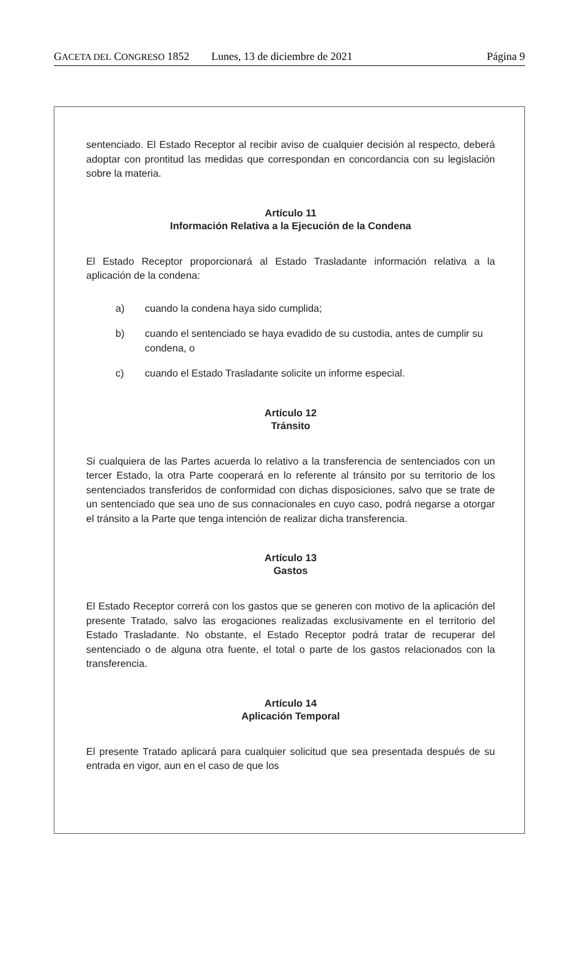GACETA DEL CONGRESO 1852 Lunes, 13 de diciembre de 2021 Página 9
sentenciado. El Estado Receptor al recibir aviso de cualquier decisión al respecto, deberá adoptar con prontitud las medidas que correspondan en concordancia con su legislación sobre la materia.
Artículo 11
Información Relativa a la Ejecución de la Condena
El Estado Receptor proporcionará al Estado Trasladante información relativa a la aplicación de la condena:
a) cuando la condena haya sido cumplida;
b) cuando el sentenciado se haya evadido de su custodia, antes de cumplir su condena, o
c) cuando el Estado Trasladante solicite un informe especial.
Artículo 12
Tránsito
Si cualquiera de las Partes acuerda lo relativo a la transferencia de sentenciados con un tercer Estado, la otra Parte cooperará en lo referente al tránsito por su territorio de los sentenciados transferidos de conformidad con dichas disposiciones, salvo que se trate de un sentenciado que sea uno de sus connacionales en cuyo caso, podrá negarse a otorgar el tránsito a la Parte que tenga intención de realizar dicha transferencia.
Artículo 13
Gastos
El Estado Receptor correrá con los gastos que se generen con motivo de la aplicación del presente Tratado, salvo las erogaciones realizadas exclusivamente en el territorio del Estado Trasladante. No obstante, el Estado Receptor podrá tratar de recuperar del sentenciado o de alguna otra fuente, el total o parte de los gastos relacionados con la transferencia.
Artículo 14
Aplicación Temporal
El presente Tratado aplicará para cualquier solicitud que sea presentada después de su entrada en vigor, aun en el caso de que los